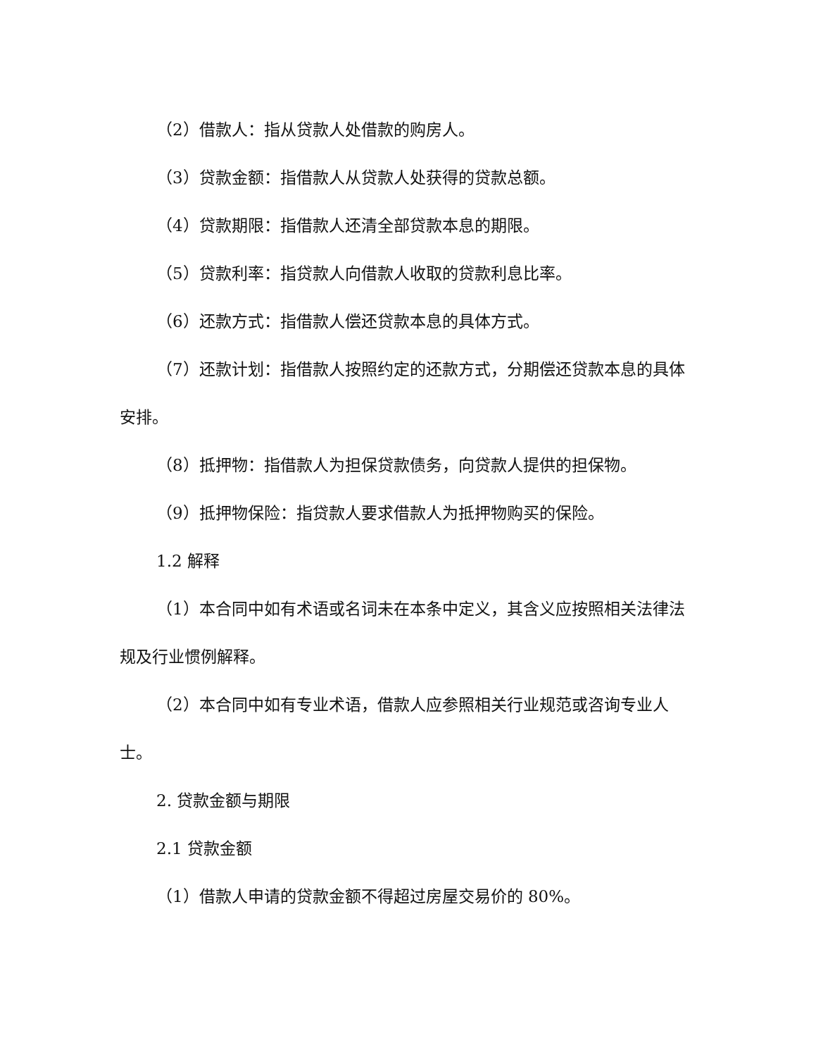（2）借款人：指从贷款人处借款的购房人。
（3）贷款金额：指借款人从贷款人处获得的贷款总额。
（4）贷款期限：指借款人还清全部贷款本息的期限。
（5）贷款利率：指贷款人向借款人收取的贷款利息比率。
（6）还款方式：指借款人偿还贷款本息的具体方式。
（7）还款计划：指借款人按照约定的还款方式，分期偿还贷款本息的具体安排。
（8）抵押物：指借款人为担保贷款债务，向贷款人提供的担保物。
（9）抵押物保险：指贷款人要求借款人为抵押物购买的保险。
1.2 解释
（1）本合同中如有术语或名词未在本条中定义，其含义应按照相关法律法规及行业惯例解释。
（2）本合同中如有专业术语，借款人应参照相关行业规范或咨询专业人士。
2. 贷款金额与期限
2.1 贷款金额
（1）借款人申请的贷款金额不得超过房屋交易价的 80%。